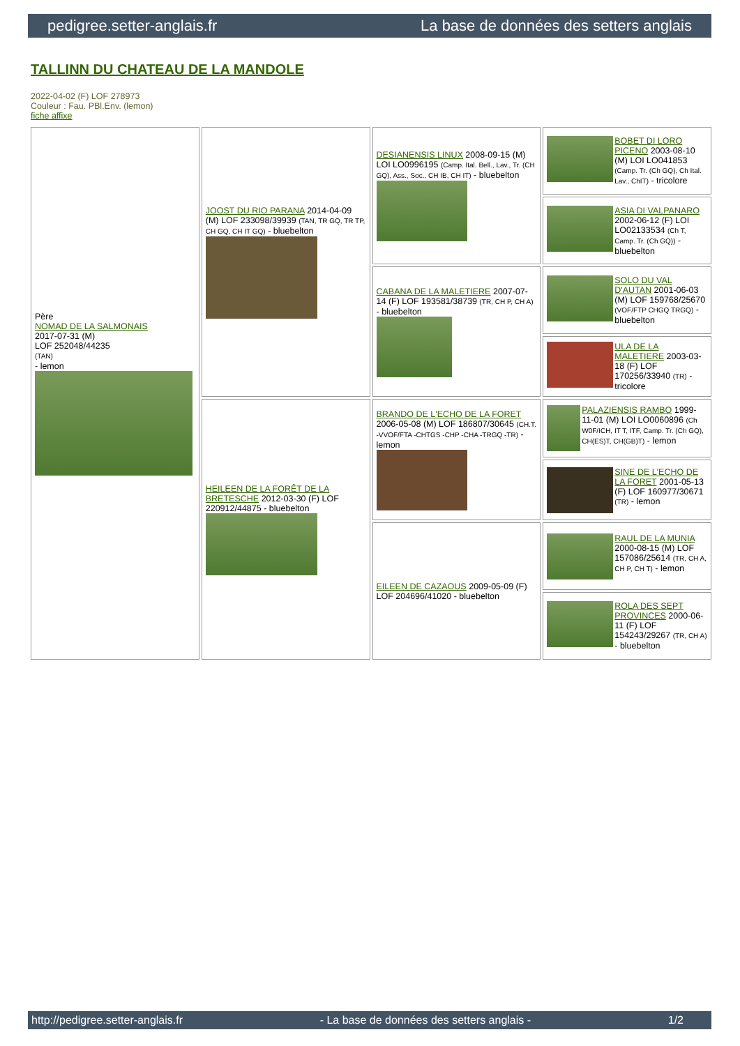pedigree.setter-anglais.fr La base de données des setters anglais
TALLINN DU CHATEAU DE LA MANDOLE
2022-04-02 (F) LOF 278973
Couleur : Fau. PBl.Env. (lemon)
fiche affixe
| Père NOMAD DE LA SALMONAIS 2017-07-31 (M) LOF 252048/44235 (TAN) - lemon | JOOST DU RIO PARANA 2014-04-09 (M) LOF 233098/39939 (TAN, TR GQ, TR TP, CH GQ, CH IT GQ) - bluebelton | DESIANENSIS LINUX 2008-09-15 (M) LOI LO0996195 (Camp. Ital. Bell., Lav., Tr. (CH GQ), Ass., Soc., CH IB, CH IT) - bluebelton | BOBET DI LORO PICENO 2003-08-10 (M) LOI LO041853 (Camp. Tr. (Ch GQ), Ch Ital. Lav., ChIT) - tricolore |
| | | | ASIA DI VALPANARO 2002-06-12 (F) LOI LO02133534 (Ch T, Camp. Tr. (Ch GQ)) - bluebelton |
| | | CABANA DE LA MALETIERE 2007-07-14 (F) LOF 193581/38739 (TR, CH P, CH A) - bluebelton | SOLO DU VAL D'AUTAN 2001-06-03 (M) LOF 159768/25670 (VOF/FTP CHGQ TRGQ) - bluebelton |
| | | | ULA DE LA MALETIERE 2003-03-18 (F) LOF 170256/33940 (TR) - tricolore |
| | HEILEEN DE LA FORÊT DE LA BRETESCHE 2012-03-30 (F) LOF 220912/44875 - bluebelton | BRANDO DE L'ECHO DE LA FORET 2006-05-08 (M) LOF 186807/30645 (CH.T. -VVOF/FTA -CHTGS -CHP -CHA -TRGQ -TR) - lemon | PALAZIENSIS RAMBO 1999-11-01 (M) LOI LO0060896 (Ch W0F/ICH, IT T, ITF, Camp. Tr. (Ch GQ), CH(ES)T, CH(GB)T) - lemon |
| | | | SINE DE L'ECHO DE LA FORET 2001-05-13 (F) LOF 160977/30671 (TR) - lemon |
| | | EILEEN DE CAZAOUS 2009-05-09 (F) LOF 204696/41020 - bluebelton | RAUL DE LA MUNIA 2000-08-15 (M) LOF 157086/25614 (TR, CH A, CH P, CH T) - lemon |
| | | | ROLA DES SEPT PROVINCES 2000-06-11 (F) LOF 154243/29267 (TR, CH A) - bluebelton |
http://pedigree.setter-anglais.fr - La base de données des setters anglais - 1/2